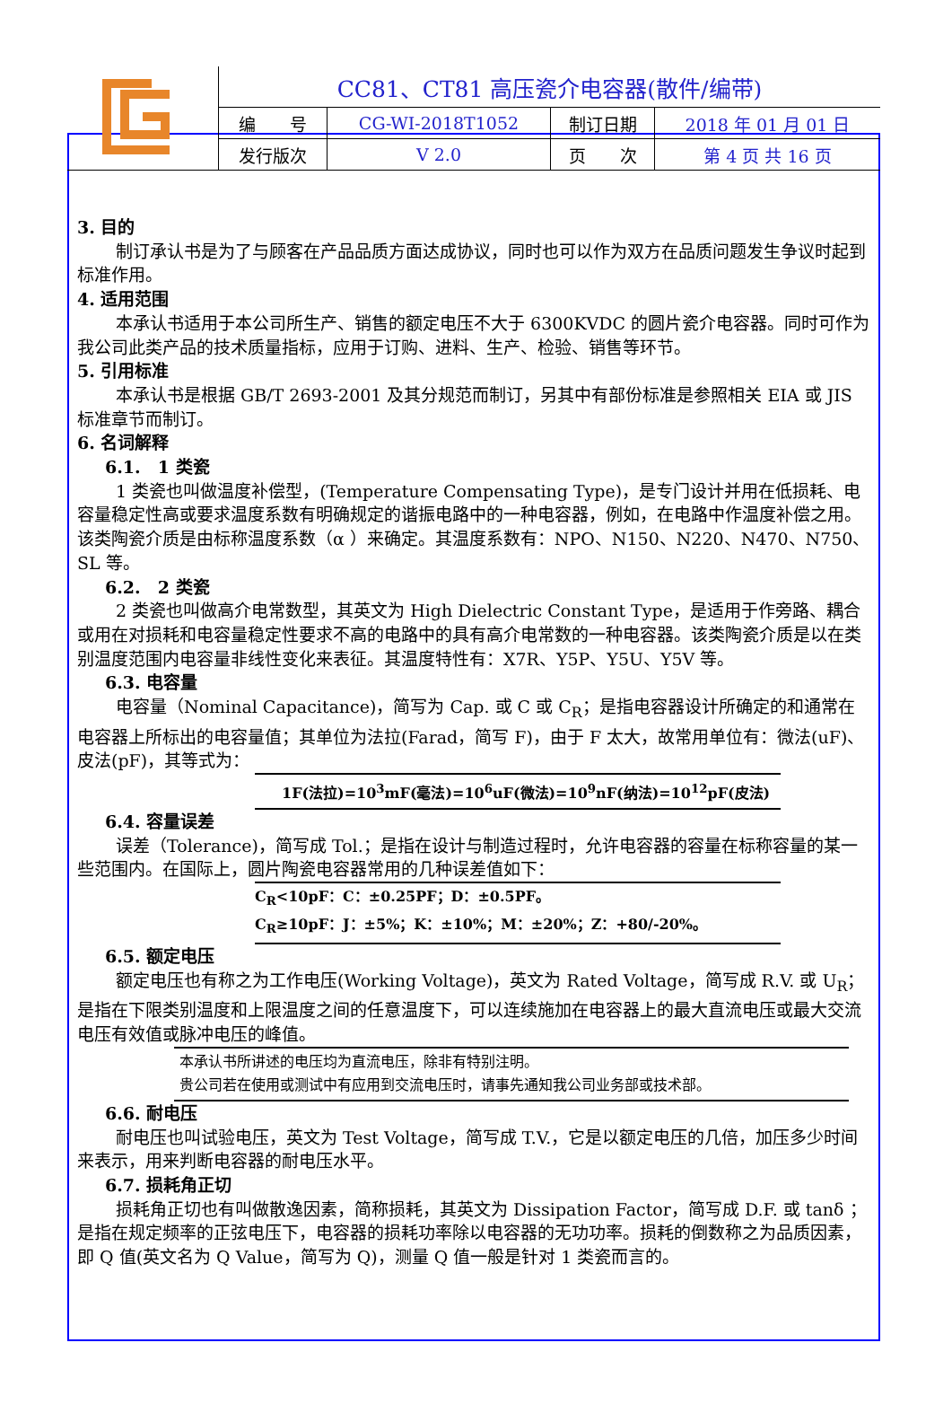| | CC81、CT81 高压瓷介电容器(散件/编带) | | | |
| | 编 号 | CG-WI-2018T1052 | 制订日期 | 2018 年 01 月 01 日 |
| | 发行版次 | V 2.0 | 页 次 | 第 4 页 共 16 页 |
3. 目的
制订承认书是为了与顾客在产品品质方面达成协议，同时也可以作为双方在品质问题发生争议时起到标准作用。
4. 适用范围
本承认书适用于本公司所生产、销售的额定电压不大于 6300KVDC 的圆片瓷介电容器。同时可作为我公司此类产品的技术质量指标，应用于订购、进料、生产、检验、销售等环节。
5. 引用标准
本承认书是根据 GB/T 2693-2001 及其分规范而制订，另其中有部份标准是参照相关 EIA 或 JIS 标准章节而制订。
6. 名词解释
6.1.　1 类瓷
1 类瓷也叫做温度补偿型，(Temperature Compensating Type)，是专门设计并用在低损耗、电容量稳定性高或要求温度系数有明确规定的谐振电路中的一种电容器，例如，在电路中作温度补偿之用。该类陶瓷介质是由标称温度系数（α ）来确定。其温度系数有：NPO、N150、N220、N470、N750、SL 等。
6.2.　2 类瓷
2 类瓷也叫做高介电常数型，其英文为 High Dielectric Constant Type，是适用于作旁路、耦合或用在对损耗和电容量稳定性要求不高的电路中的具有高介电常数的一种电容器。该类陶瓷介质是以在类别温度范围内电容量非线性变化来表征。其温度特性有：X7R、Y5P、Y5U、Y5V 等。
6.3. 电容量
电容量（Nominal Capacitance)，简写为 Cap. 或 C 或 C<sub>R</sub>；是指电容器设计所确定的和通常在电容器上所标出的电容量值；其单位为法拉(Farad，简写 F)，由于 F 太大，故常用单位有：微法(uF)、皮法(pF)，其等式为：
1F(法拉)=10<sup>3</sup>mF(毫法)=10<sup>6</sup>uF(微法)=10<sup>9</sup>nF(纳法)=10<sup>12</sup>pF(皮法)
6.4. 容量误差
误差（Tolerance)，简写成 Tol.；是指在设计与制造过程时，允许电容器的容量在标称容量的某一些范围内。在国际上，圆片陶瓷电容器常用的几种误差值如下：
C<sub>R</sub><10pF：C：±0.25PF；D：±0.5PF。
C<sub>R</sub>≥10pF：J：±5%；K：±10%；M：±20%；Z：+80/-20%。
6.5. 额定电压
额定电压也有称之为工作电压(Working Voltage)，英文为 Rated Voltage，简写成 R.V. 或 U<sub>R</sub>；是指在下限类别温度和上限温度之间的任意温度下，可以连续施加在电容器上的最大直流电压或最大交流电压有效值或脉冲电压的峰值。
本承认书所讲述的电压均为直流电压，除非有特别注明。
贵公司若在使用或测试中有应用到交流电压时，请事先通知我公司业务部或技术部。
6.6. 耐电压
耐电压也叫试验电压，英文为 Test Voltage，简写成 T.V.，它是以额定电压的几倍，加压多少时间来表示，用来判断电容器的耐电压水平。
6.7. 损耗角正切
损耗角正切也有叫做散逸因素，简称损耗，其英文为 Dissipation Factor，简写成 D.F. 或 tanδ ；是指在规定频率的正弦电压下，电容器的损耗功率除以电容器的无功功率。损耗的倒数称之为品质因素，即 Q 值(英文名为 Q Value，简写为 Q)，测量 Q 值一般是针对 1 类瓷而言的。